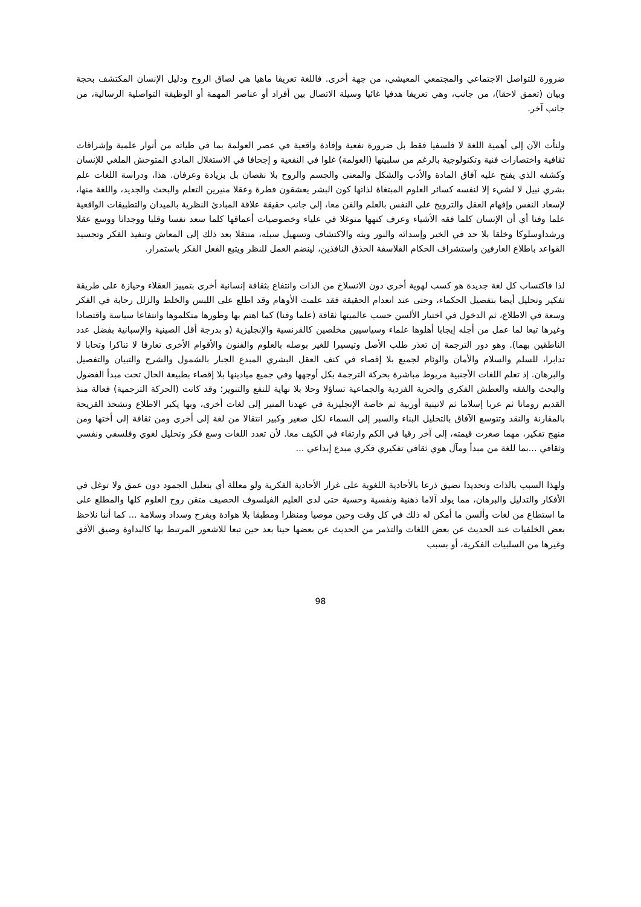ضرورة للتواصل الاجتماعي والمجتمعي المعيشي، من جهة أخرى. فاللغة تعريفا ماهيا هي لصاق الروح ودليل الإنسان المكتشف بحجة وبيان (تعمق لاحقا)، من جانب، وهي تعريفا هدفيا غائيا وسيلة الاتصال بين أفراد أو عناصر المهمة أو الوظيفة التواصلية الرسالية، من جانب آخر.
ولنأت الآن إلى أهمية اللغة لا فلسفيا فقط بل ضرورة نفعية وإفادة واقعية في عصر العولمة بما في طياته من أنوار علمية وإشراقات ثقافية واختصارات فنية وتكنولوجية بالرغم من سلبيتها (العولمة) غلوا في النفعية و إجحافا في الاستغلال المادي المتوحش الملغي للإنسان وكشفه الذي يفتح عليه آفاق المادة والأدب والشكل والمعنى والجسم والروح بلا نقصان بل بزيادة وعرفان. هذا، ودراسة اللغات علم بشري نبيل لا لشيء إلا لنفسه كسائر العلوم المبتغاة لذاتها كون البشر يعشقون فطرة وعقلا منيرين التعلم والبحث والجديد، واللغة منها، لإسعاد النفس وإفهام العقل والترويح على النفس بالعلم والفن معا، إلى جانب حقيقة علاقة المبادئ النظرية بالميدان والتطبيقات الواقعية علما وفنا أي أن الإنسان كلما فقه الأشياء وعرف كنهها متوغلا في علياء وخصوصيات أعماقها كلما سعد نفسا وقلبا ووجدانا ووسع عقلا ورشداوسلوكا وخلقا بلا حد في الخير وإسدائه والنور وبثه والاكتشاف وتسهيل سبله، منتقلا بعد ذلك إلى المعاش وتنفيذ الفكر وتجسيد القواعد باطلاع العارفين واستشراف الحكام الفلاسفة الحذق النافذين، لينضم العمل للنظر ويتبع الفعل الفكر باستمرار.
لذا فاكتساب كل لغة جديدة هو كسب لهوية أخرى دون الانسلاخ من الذات وانتفاع بثقافة إنسانية أخرى بتمييز العقلاء وحيازة على طريقة تفكير وتحليل أيضا بتفصيل الحكماء، وحتى عند انعدام الحقيقة فقد علمت الأوهام وقد اطلع على اللبس والخلط والزلل رحابة في الفكر وسعة في الاطلاع، ثم الدخول في اختيار الألسن حسب عالميتها ثقافة (علما وفنا) كما اهتم بها وطورها متكلموها وانتفاعا سياسة واقتصادا وغيرها تبعا لما عمل من أجله إيجابا أهلوها علماء وسياسيين مخلصين كالفرنسية والإنجليزية (و بدرجة أقل الصينية والإسبانية بفضل عدد الناطقين بهما). وهو دور الترجمة إن تعذر طلب الأصل وتيسيرا للغير بوصله بالعلوم والفنون والأقوام الأخرى تعارفا لا تناكرا وتحابا لا تدابرا، للسلم والسلام والأمان والوئام لجميع بلا إقصاء في كنف العقل البشري المبدع الجبار بالشمول والشرح والتبيان والتفصيل والبرهان. إذ تعلم اللغات الأجنبية مربوط مباشرة بحركة الترجمة بكل أوجهها وفي جميع ميادينها بلا إقصاء بطبيعة الحال تحت مبدأ الفضول والبحث والفقه والعطش الفكري والحرية الفردية والجماعية تساؤلا وحلا بلا نهاية للنفع والتنوير؛ وقد كانت (الحركة الترجمية) فعالة منذ القديم رومانا ثم عربا إسلاما ثم لاتينية أوربية ثم خاصة الإنجليزية في عهدنا المنير إلى لغات أخرى، وبها يكبر الاطلاع وتشحذ القريحة بالمقارنة والنقد وتتوسع الآفاق بالتحليل البناء والسبر إلى السماء لكل صغير وكبير انتقالا من لغة إلى أخرى ومن ثقافة إلى أختها ومن منهج تفكير، مهما صغرت قيمته، إلى آخر رقيا في الكم وارتقاء في الكيف معا. لأن تعدد اللغات وسع فكر وتحليل لغوي وفلسفي ونفسي وثقافي ...بما للغة من مبدأ ومآل هوي ثقافي تفكيري فكري مبدع إبداعي ...
ولهذا السبب بالذات وتحديدا نضيق ذرعا بالأحادية اللغوية على غرار الأحادية الفكرية ولو معللة أي بتعليل الجمود دون عمق ولا توغل في الأفكار والتدليل والبرهان، مما يولد آلاما ذهنية ونفسية وحسية حتى لدى العليم الفيلسوف الحصيف متقن روح العلوم كلها والمطلع على ما استطاع من لغات وألسن ما أمكن له ذلك في كل وقت وحين موصيا ومنظرا ومطبقا بلا هوادة وبفرح وسداد وسلامة ... كما أننا نلاحظ بعض الخلفيات عند الحديث عن بعض اللغات والتذمر من الحديث عن بعضها حينا بعد حين تبعا للاشعور المرتبط بها كالبداوة وضيق الأفق وغيرها من السلبيات الفكرية، أو بسبب
98